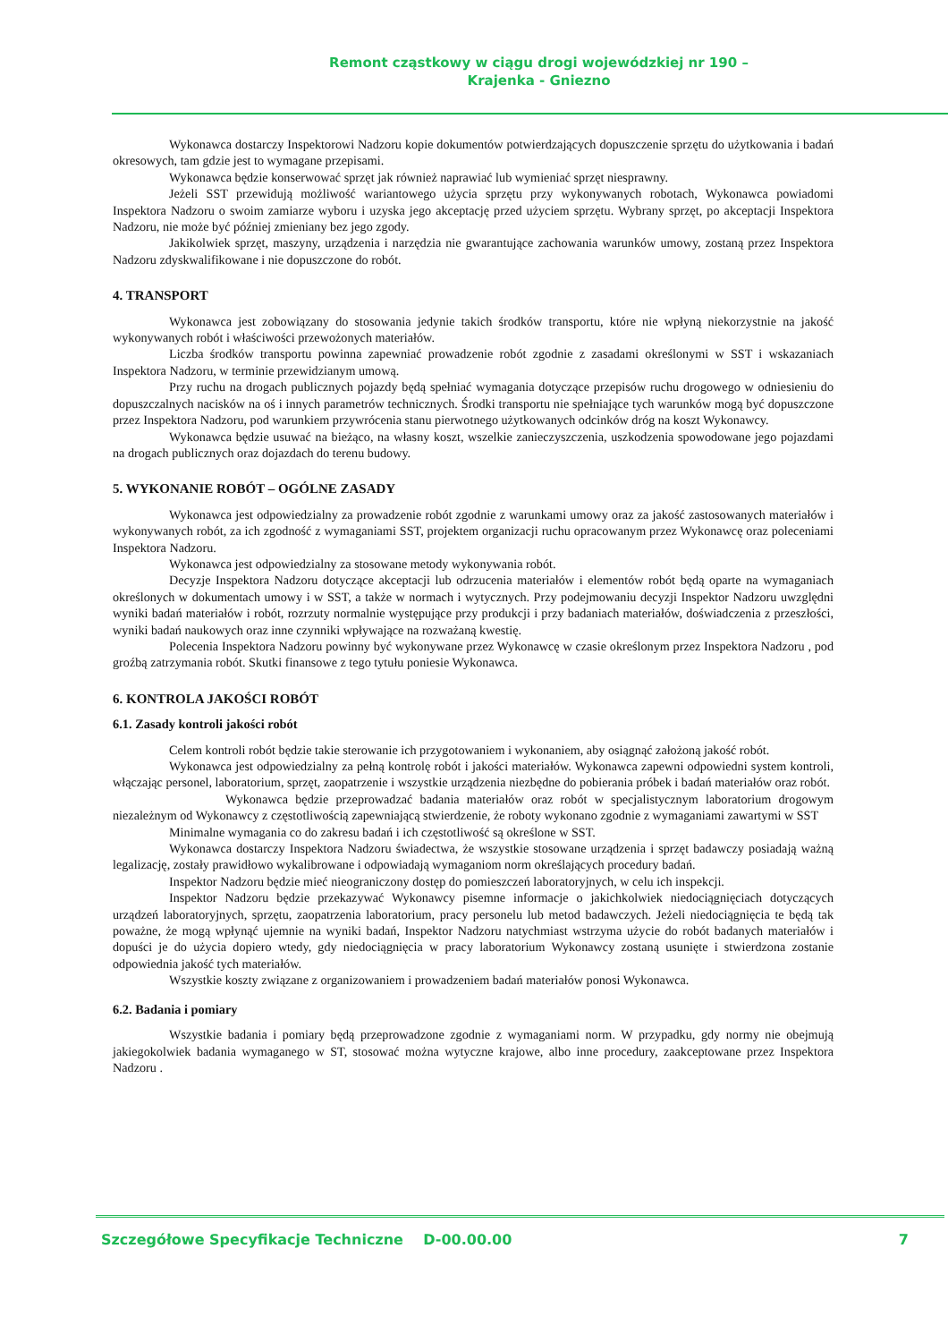Remont cząstkowy w ciągu drogi wojewódzkiej nr 190 –
Krajenka - Gniezno
Wykonawca dostarczy Inspektorowi Nadzoru kopie dokumentów potwierdzających dopuszczenie sprzętu do użytkowania i badań okresowych, tam gdzie jest to wymagane przepisami.
Wykonawca będzie konserwować sprzęt jak również naprawiać lub wymieniać sprzęt niesprawny.
Jeżeli SST przewidują możliwość wariantowego użycia sprzętu przy wykonywanych robotach, Wykonawca powiadomi Inspektora Nadzoru o swoim zamiarze wyboru i uzyska jego akceptację przed użyciem sprzętu. Wybrany sprzęt, po akceptacji Inspektora Nadzoru, nie może być później zmieniany bez jego zgody.
Jakikolwiek sprzęt, maszyny, urządzenia i narzędzia nie gwarantujące zachowania warunków umowy, zostaną przez Inspektora Nadzoru zdyskwalifikowane i nie dopuszczone do robót.
4. TRANSPORT
Wykonawca jest zobowiązany do stosowania jedynie takich środków transportu, które nie wpłyną niekorzystnie na jakość wykonywanych robót i właściwości przewożonych materiałów.
Liczba środków transportu powinna zapewniać prowadzenie robót zgodnie z zasadami określonymi w SST i wskazaniach Inspektora Nadzoru, w terminie przewidzianym umową.
Przy ruchu na drogach publicznych pojazdy będą spełniać wymagania dotyczące przepisów ruchu drogowego w odniesieniu do dopuszczalnych nacisków na oś i innych parametrów technicznych. Środki transportu nie spełniające tych warunków mogą być dopuszczone przez Inspektora Nadzoru, pod warunkiem przywrócenia stanu pierwotnego użytkowanych odcinków dróg na koszt Wykonawcy.
Wykonawca będzie usuwać na bieżąco, na własny koszt, wszelkie zanieczyszczenia, uszkodzenia spowodowane jego pojazdami na drogach publicznych oraz dojazdach do terenu budowy.
5. WYKONANIE ROBÓT – OGÓLNE ZASADY
Wykonawca jest odpowiedzialny za prowadzenie robót zgodnie z warunkami umowy oraz za jakość zastosowanych materiałów i wykonywanych robót, za ich zgodność z wymaganiami SST, projektem organizacji ruchu opracowanym przez Wykonawcę oraz poleceniami Inspektora Nadzoru.
Wykonawca jest odpowiedzialny za stosowane metody wykonywania robót.
Decyzje Inspektora Nadzoru dotyczące akceptacji lub odrzucenia materiałów i elementów robót będą oparte na wymaganiach określonych w dokumentach umowy i w SST, a także w normach i wytycznych. Przy podejmowaniu decyzji Inspektor Nadzoru uwzględni wyniki badań materiałów i robót, rozrzuty normalnie występujące przy produkcji i przy badaniach materiałów, doświadczenia z przeszłości, wyniki badań naukowych oraz inne czynniki wpływające na rozważaną kwestię.
Polecenia Inspektora Nadzoru powinny być wykonywane przez Wykonawcę w czasie określonym przez Inspektora Nadzoru , pod groźbą zatrzymania robót. Skutki finansowe z tego tytułu poniesie Wykonawca.
6. KONTROLA JAKOŚCI ROBÓT
6.1. Zasady kontroli jakości robót
Celem kontroli robót będzie takie sterowanie ich przygotowaniem i wykonaniem, aby osiągnąć założoną jakość robót.
Wykonawca jest odpowiedzialny za pełną kontrolę robót i jakości materiałów. Wykonawca zapewni odpowiedni system kontroli, włączając personel, laboratorium, sprzęt, zaopatrzenie i wszystkie urządzenia niezbędne do pobierania próbek i badań materiałów oraz robót.
Wykonawca będzie przeprowadzać badania materiałów oraz robót w specjalistycznym laboratorium drogowym niezależnym od Wykonawcy z częstotliwością zapewniającą stwierdzenie, że roboty wykonano zgodnie z wymaganiami zawartymi w SST
Minimalne wymagania co do zakresu badań i ich częstotliwość są określone w SST.
Wykonawca dostarczy Inspektora Nadzoru świadectwa, że wszystkie stosowane urządzenia i sprzęt badawczy posiadają ważną legalizację, zostały prawidłowo wykalibrowane i odpowiadają wymaganiom norm określających procedury badań.
Inspektor Nadzoru będzie mieć nieograniczony dostęp do pomieszczeń laboratoryjnych, w celu ich inspekcji.
Inspektor Nadzoru będzie przekazywać Wykonawcy pisemne informacje o jakichkolwiek niedociągnięciach dotyczących urządzeń laboratoryjnych, sprzętu, zaopatrzenia laboratorium, pracy personelu lub metod badawczych. Jeżeli niedociągnięcia te będą tak poważne, że mogą wpłynąć ujemnie na wyniki badań, Inspektor Nadzoru natychmiast wstrzyma użycie do robót badanych materiałów i dopuści je do użycia dopiero wtedy, gdy niedociągnięcia w pracy laboratorium Wykonawcy zostaną usunięte i stwierdzona zostanie odpowiednia jakość tych materiałów.
Wszystkie koszty związane z organizowaniem i prowadzeniem badań materiałów ponosi Wykonawca.
6.2. Badania i pomiary
Wszystkie badania i pomiary będą przeprowadzone zgodnie z wymaganiami norm. W przypadku, gdy normy nie obejmują jakiegokolwiek badania wymaganego w ST, stosować można wytyczne krajowe, albo inne procedury, zaakceptowane przez Inspektora Nadzoru .
Szczegółowe Specyfikacje Techniczne D-00.00.00 7